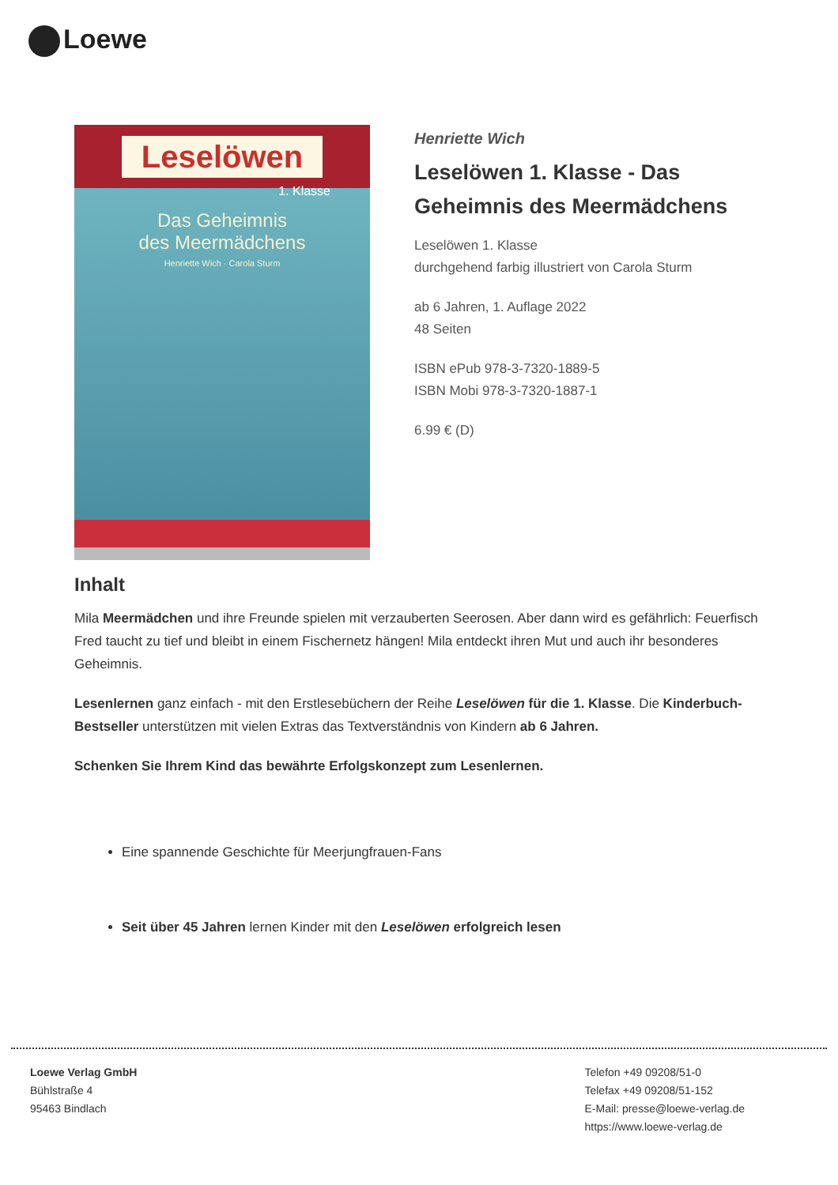Loewe
Leselöwen
1. Klasse
Das Geheimnis
des Meermädchens
Henriette Wich · Carola Sturm
Henriette Wich
Leselöwen 1. Klasse - Das Geheimnis des Meermädchens
Leselöwen 1. Klasse
durchgehend farbig illustriert von Carola Sturm
ab 6 Jahren, 1. Auflage 2022
48 Seiten
ISBN ePub 978-3-7320-1889-5
ISBN Mobi 978-3-7320-1887-1
6.99 € (D)
Inhalt
Mila Meermädchen und ihre Freunde spielen mit verzauberten Seerosen. Aber dann wird es gefährlich: Feuerfisch Fred taucht zu tief und bleibt in einem Fischernetz hängen! Mila entdeckt ihren Mut und auch ihr besonderes Geheimnis.
Lesenlernen ganz einfach - mit den Erstlesebüchern der Reihe Leselöwen für die 1. Klasse. Die Kinderbuch-Bestseller unterstützen mit vielen Extras das Textverständnis von Kindern ab 6 Jahren.
Schenken Sie Ihrem Kind das bewährte Erfolgskonzept zum Lesenlernen.
Eine spannende Geschichte für Meerjungfrauen-Fans
Seit über 45 Jahren lernen Kinder mit den Leselöwen erfolgreich lesen
Loewe Verlag GmbH
Bühlstraße 4
95463 Bindlach
Telefon +49 09208/51-0
Telefax +49 09208/51-152
E-Mail: presse@loewe-verlag.de
https://www.loewe-verlag.de